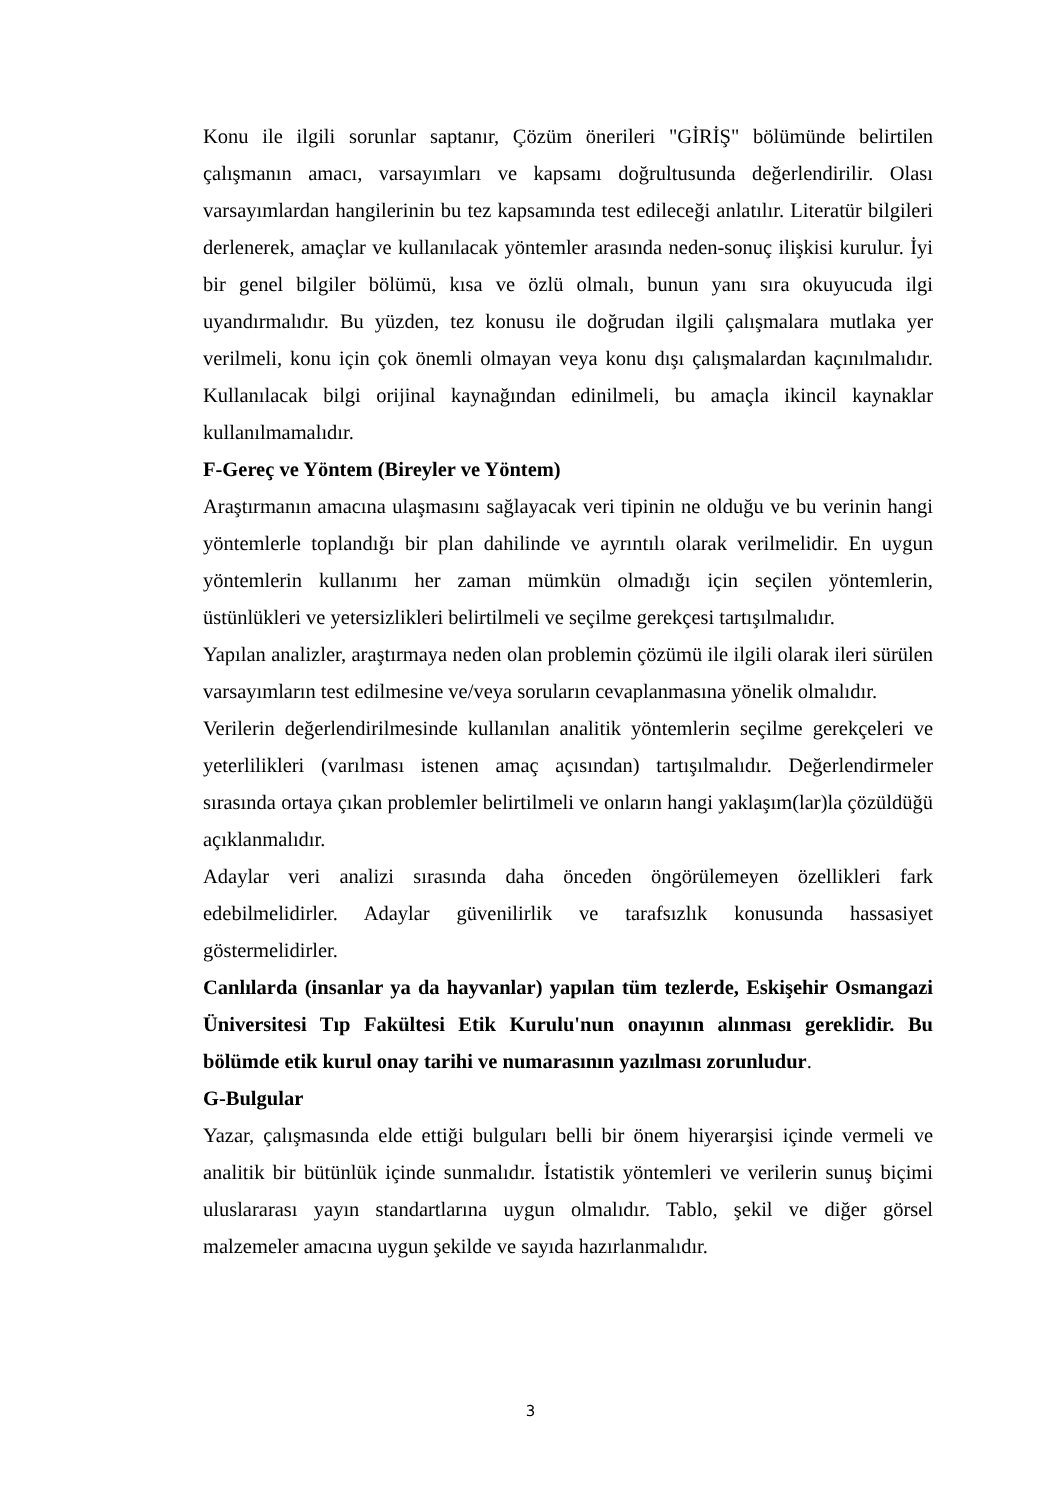Konu ile ilgili sorunlar saptanır, Çözüm önerileri "GİRİŞ" bölümünde belirtilen çalışmanın amacı, varsayımları ve kapsamı doğrultusunda değerlendirilir. Olası varsayımlardan hangilerinin bu tez kapsamında test edileceği anlatılır. Literatür bilgileri derlenerek, amaçlar ve kullanılacak yöntemler arasında neden-sonuç ilişkisi kurulur. İyi bir genel bilgiler bölümü, kısa ve özlü olmalı, bunun yanı sıra okuyucuda ilgi uyandırmalıdır. Bu yüzden, tez konusu ile doğrudan ilgili çalışmalara mutlaka yer verilmeli, konu için çok önemli olmayan veya konu dışı çalışmalardan kaçınılmalıdır. Kullanılacak bilgi orijinal kaynağından edinilmeli, bu amaçla ikincil kaynaklar kullanılmamalıdır.
F-Gereç ve Yöntem (Bireyler ve Yöntem)
Araştırmanın amacına ulaşmasını sağlayacak veri tipinin ne olduğu ve bu verinin hangi yöntemlerle toplandığı bir plan dahilinde ve ayrıntılı olarak verilmelidir. En uygun yöntemlerin kullanımı her zaman mümkün olmadığı için seçilen yöntemlerin, üstünlükleri ve yetersizlikleri belirtilmeli ve seçilme gerekçesi tartışılmalıdır.
Yapılan analizler, araştırmaya neden olan problemin çözümü ile ilgili olarak ileri sürülen varsayımların test edilmesine ve/veya soruların cevaplanmasına yönelik olmalıdır.
Verilerin değerlendirilmesinde kullanılan analitik yöntemlerin seçilme gerekçeleri ve yeterlilikleri (varılması istenen amaç açısından) tartışılmalıdır. Değerlendirmeler sırasında ortaya çıkan problemler belirtilmeli ve onların hangi yaklaşım(lar)la çözüldüğü açıklanmalıdır.
Adaylar veri analizi sırasında daha önceden öngörülemeyen özellikleri fark edebilmelidirler. Adaylar güvenilirlik ve tarafsızlık konusunda hassasiyet göstermelidirler.
Canlılarda (insanlar ya da hayvanlar) yapılan tüm tezlerde, Eskişehir Osmangazi Üniversitesi Tıp Fakültesi Etik Kurulu'nun onayının alınması gereklidir. Bu bölümde etik kurul onay tarihi ve numarasının yazılması zorunludur.
G-Bulgular
Yazar, çalışmasında elde ettiği bulguları belli bir önem hiyerarşisi içinde vermeli ve analitik bir bütünlük içinde sunmalıdır. İstatistik yöntemleri ve verilerin sunuş biçimi uluslararası yayın standartlarına uygun olmalıdır. Tablo, şekil ve diğer görsel malzemeler amacına uygun şekilde ve sayıda hazırlanmalıdır.
3